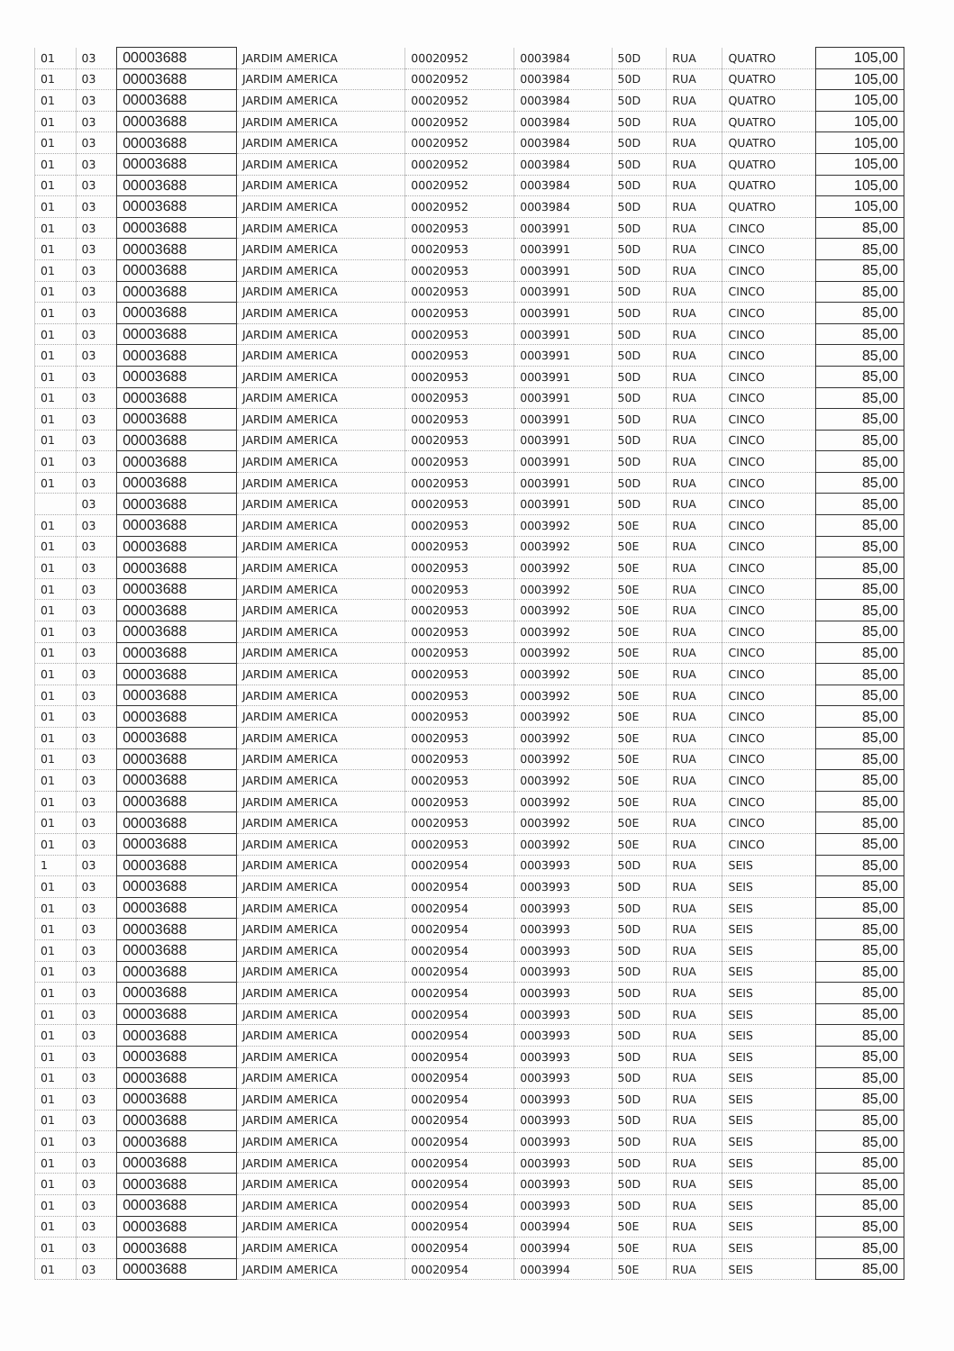| 01 | 03 | 00003688 | JARDIM AMERICA | 00020952 | 0003984 | 50D | RUA | QUATRO | 105,00 |
| 01 | 03 | 00003688 | JARDIM AMERICA | 00020952 | 0003984 | 50D | RUA | QUATRO | 105,00 |
| 01 | 03 | 00003688 | JARDIM AMERICA | 00020952 | 0003984 | 50D | RUA | QUATRO | 105,00 |
| 01 | 03 | 00003688 | JARDIM AMERICA | 00020952 | 0003984 | 50D | RUA | QUATRO | 105,00 |
| 01 | 03 | 00003688 | JARDIM AMERICA | 00020952 | 0003984 | 50D | RUA | QUATRO | 105,00 |
| 01 | 03 | 00003688 | JARDIM AMERICA | 00020952 | 0003984 | 50D | RUA | QUATRO | 105,00 |
| 01 | 03 | 00003688 | JARDIM AMERICA | 00020952 | 0003984 | 50D | RUA | QUATRO | 105,00 |
| 01 | 03 | 00003688 | JARDIM AMERICA | 00020952 | 0003984 | 50D | RUA | QUATRO | 105,00 |
| 01 | 03 | 00003688 | JARDIM AMERICA | 00020953 | 0003991 | 50D | RUA | CINCO | 85,00 |
| 01 | 03 | 00003688 | JARDIM AMERICA | 00020953 | 0003991 | 50D | RUA | CINCO | 85,00 |
| 01 | 03 | 00003688 | JARDIM AMERICA | 00020953 | 0003991 | 50D | RUA | CINCO | 85,00 |
| 01 | 03 | 00003688 | JARDIM AMERICA | 00020953 | 0003991 | 50D | RUA | CINCO | 85,00 |
| 01 | 03 | 00003688 | JARDIM AMERICA | 00020953 | 0003991 | 50D | RUA | CINCO | 85,00 |
| 01 | 03 | 00003688 | JARDIM AMERICA | 00020953 | 0003991 | 50D | RUA | CINCO | 85,00 |
| 01 | 03 | 00003688 | JARDIM AMERICA | 00020953 | 0003991 | 50D | RUA | CINCO | 85,00 |
| 01 | 03 | 00003688 | JARDIM AMERICA | 00020953 | 0003991 | 50D | RUA | CINCO | 85,00 |
| 01 | 03 | 00003688 | JARDIM AMERICA | 00020953 | 0003991 | 50D | RUA | CINCO | 85,00 |
| 01 | 03 | 00003688 | JARDIM AMERICA | 00020953 | 0003991 | 50D | RUA | CINCO | 85,00 |
| 01 | 03 | 00003688 | JARDIM AMERICA | 00020953 | 0003991 | 50D | RUA | CINCO | 85,00 |
| 01 | 03 | 00003688 | JARDIM AMERICA | 00020953 | 0003991 | 50D | RUA | CINCO | 85,00 |
| 01 | 03 | 00003688 | JARDIM AMERICA | 00020953 | 0003991 | 50D | RUA | CINCO | 85,00 |
| | 03 | 00003688 | JARDIM AMERICA | 00020953 | 0003991 | 50D | RUA | CINCO | 85,00 |
| 01 | 03 | 00003688 | JARDIM AMERICA | 00020953 | 0003992 | 50E | RUA | CINCO | 85,00 |
| 01 | 03 | 00003688 | JARDIM AMERICA | 00020953 | 0003992 | 50E | RUA | CINCO | 85,00 |
| 01 | 03 | 00003688 | JARDIM AMERICA | 00020953 | 0003992 | 50E | RUA | CINCO | 85,00 |
| 01 | 03 | 00003688 | JARDIM AMERICA | 00020953 | 0003992 | 50E | RUA | CINCO | 85,00 |
| 01 | 03 | 00003688 | JARDIM AMERICA | 00020953 | 0003992 | 50E | RUA | CINCO | 85,00 |
| 01 | 03 | 00003688 | JARDIM AMERICA | 00020953 | 0003992 | 50E | RUA | CINCO | 85,00 |
| 01 | 03 | 00003688 | JARDIM AMERICA | 00020953 | 0003992 | 50E | RUA | CINCO | 85,00 |
| 01 | 03 | 00003688 | JARDIM AMERICA | 00020953 | 0003992 | 50E | RUA | CINCO | 85,00 |
| 01 | 03 | 00003688 | JARDIM AMERICA | 00020953 | 0003992 | 50E | RUA | CINCO | 85,00 |
| 01 | 03 | 00003688 | JARDIM AMERICA | 00020953 | 0003992 | 50E | RUA | CINCO | 85,00 |
| 01 | 03 | 00003688 | JARDIM AMERICA | 00020953 | 0003992 | 50E | RUA | CINCO | 85,00 |
| 01 | 03 | 00003688 | JARDIM AMERICA | 00020953 | 0003992 | 50E | RUA | CINCO | 85,00 |
| 01 | 03 | 00003688 | JARDIM AMERICA | 00020953 | 0003992 | 50E | RUA | CINCO | 85,00 |
| 01 | 03 | 00003688 | JARDIM AMERICA | 00020953 | 0003992 | 50E | RUA | CINCO | 85,00 |
| 01 | 03 | 00003688 | JARDIM AMERICA | 00020953 | 0003992 | 50E | RUA | CINCO | 85,00 |
| 01 | 03 | 00003688 | JARDIM AMERICA | 00020953 | 0003992 | 50E | RUA | CINCO | 85,00 |
| 1 | 03 | 00003688 | JARDIM AMERICA | 00020954 | 0003993 | 50D | RUA | SEIS | 85,00 |
| 01 | 03 | 00003688 | JARDIM AMERICA | 00020954 | 0003993 | 50D | RUA | SEIS | 85,00 |
| 01 | 03 | 00003688 | JARDIM AMERICA | 00020954 | 0003993 | 50D | RUA | SEIS | 85,00 |
| 01 | 03 | 00003688 | JARDIM AMERICA | 00020954 | 0003993 | 50D | RUA | SEIS | 85,00 |
| 01 | 03 | 00003688 | JARDIM AMERICA | 00020954 | 0003993 | 50D | RUA | SEIS | 85,00 |
| 01 | 03 | 00003688 | JARDIM AMERICA | 00020954 | 0003993 | 50D | RUA | SEIS | 85,00 |
| 01 | 03 | 00003688 | JARDIM AMERICA | 00020954 | 0003993 | 50D | RUA | SEIS | 85,00 |
| 01 | 03 | 00003688 | JARDIM AMERICA | 00020954 | 0003993 | 50D | RUA | SEIS | 85,00 |
| 01 | 03 | 00003688 | JARDIM AMERICA | 00020954 | 0003993 | 50D | RUA | SEIS | 85,00 |
| 01 | 03 | 00003688 | JARDIM AMERICA | 00020954 | 0003993 | 50D | RUA | SEIS | 85,00 |
| 01 | 03 | 00003688 | JARDIM AMERICA | 00020954 | 0003993 | 50D | RUA | SEIS | 85,00 |
| 01 | 03 | 00003688 | JARDIM AMERICA | 00020954 | 0003993 | 50D | RUA | SEIS | 85,00 |
| 01 | 03 | 00003688 | JARDIM AMERICA | 00020954 | 0003993 | 50D | RUA | SEIS | 85,00 |
| 01 | 03 | 00003688 | JARDIM AMERICA | 00020954 | 0003993 | 50D | RUA | SEIS | 85,00 |
| 01 | 03 | 00003688 | JARDIM AMERICA | 00020954 | 0003993 | 50D | RUA | SEIS | 85,00 |
| 01 | 03 | 00003688 | JARDIM AMERICA | 00020954 | 0003993 | 50D | RUA | SEIS | 85,00 |
| 01 | 03 | 00003688 | JARDIM AMERICA | 00020954 | 0003993 | 50D | RUA | SEIS | 85,00 |
| 01 | 03 | 00003688 | JARDIM AMERICA | 00020954 | 0003994 | 50E | RUA | SEIS | 85,00 |
| 01 | 03 | 00003688 | JARDIM AMERICA | 00020954 | 0003994 | 50E | RUA | SEIS | 85,00 |
| 01 | 03 | 00003688 | JARDIM AMERICA | 00020954 | 0003994 | 50E | RUA | SEIS | 85,00 |